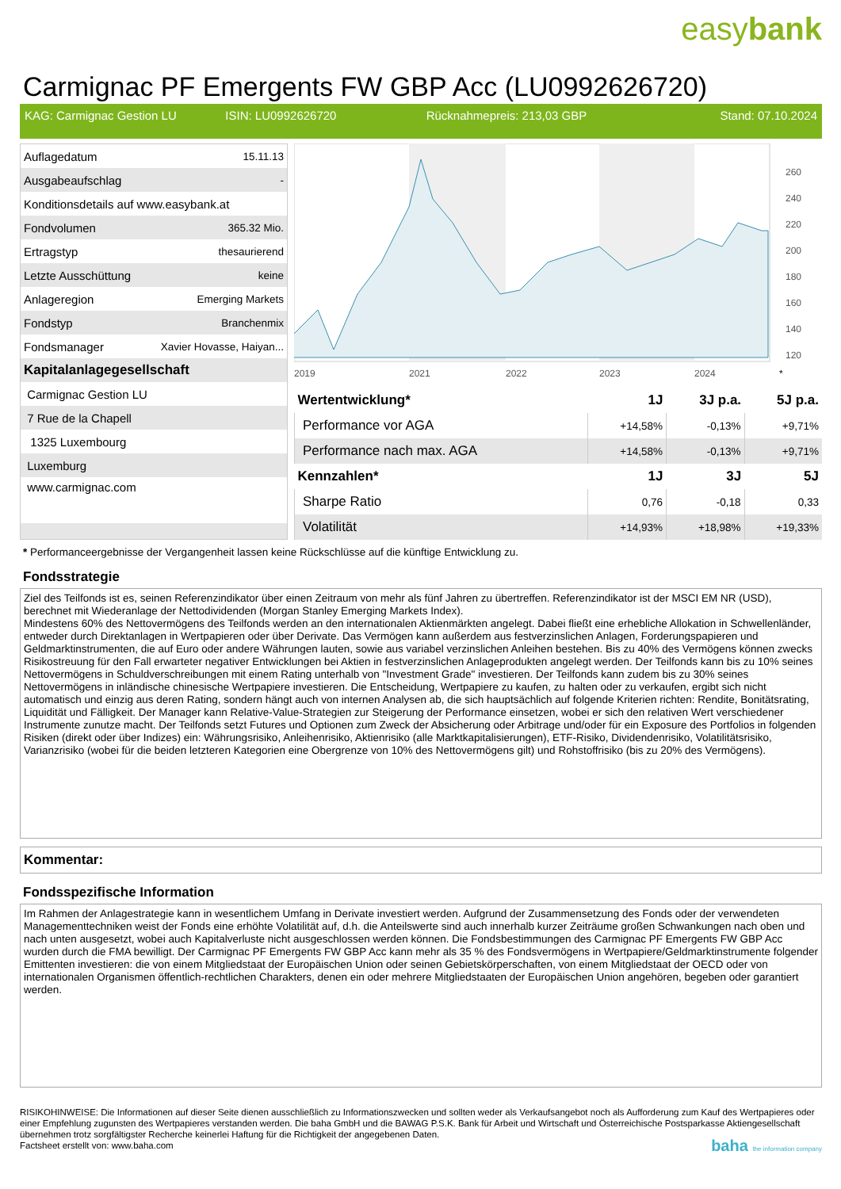easybank
Carmignac PF Emergents FW GBP Acc (LU0992626720)
KAG: Carmignac Gestion LU ISIN: LU0992626720 Rücknahmepreis: 213,03 GBP Stand: 07.10.2024
| Auflagedatum | 15.11.13 |
| Ausgabeaufschlag | - |
| Konditionsdetails auf www.easybank.at | |
| Fondvolumen | 365.32 Mio. |
| Ertragstyp | thesaurierend |
| Letzte Ausschüttung | keine |
| Anlageregion | Emerging Markets |
| Fondstyp | Branchenmix |
| Fondsmanager | Xavier Hovasse, Haiyan... |
| Kapitalanlagegesellschaft | |
| Carmignac Gestion LU | |
| 7 Rue de la Chapell | |
| 1325 Luxembourg | |
| Luxemburg | |
| www.carmignac.com | |
2019
2021
2022
2023
2024
260
240
220
200
180
160
140
120
*
| Wertentwicklung* | 1J | 3J p.a. | 5J p.a. |
| --- | --- | --- | --- |
| Performance vor AGA | +14,58% | -0,13% | +9,71% |
| Performance nach max. AGA | +14,58% | -0,13% | +9,71% |
| Kennzahlen* | 1J | 3J | 5J |
| Sharpe Ratio | 0,76 | -0,18 | 0,33 |
| Volatilität | +14,93% | +18,98% | +19,33% |
* Performanceergebnisse der Vergangenheit lassen keine Rückschlüsse auf die künftige Entwicklung zu.
Fondsstrategie
Ziel des Teilfonds ist es, seinen Referenzindikator über einen Zeitraum von mehr als fünf Jahren zu übertreffen. Referenzindikator ist der MSCI EM NR (USD), berechnet mit Wiederanlage der Nettodividenden (Morgan Stanley Emerging Markets Index).
Mindestens 60% des Nettovermögens des Teilfonds werden an den internationalen Aktienmärkten angelegt. Dabei fließt eine erhebliche Allokation in Schwellenländer, entweder durch Direktanlagen in Wertpapieren oder über Derivate. Das Vermögen kann außerdem aus festverzinslichen Anlagen, Forderungspapieren und Geldmarktinstrumenten, die auf Euro oder andere Währungen lauten, sowie aus variabel verzinslichen Anleihen bestehen. Bis zu 40% des Vermögens können zwecks Risikostreuung für den Fall erwarteter negativer Entwicklungen bei Aktien in festverzinslichen Anlageprodukten angelegt werden. Der Teilfonds kann bis zu 10% seines Nettovermögens in Schuldverschreibungen mit einem Rating unterhalb von "Investment Grade" investieren. Der Teilfonds kann zudem bis zu 30% seines Nettovermögens in inländische chinesische Wertpapiere investieren. Die Entscheidung, Wertpapiere zu kaufen, zu halten oder zu verkaufen, ergibt sich nicht automatisch und einzig aus deren Rating, sondern hängt auch von internen Analysen ab, die sich hauptsächlich auf folgende Kriterien richten: Rendite, Bonitätsrating, Liquidität und Fälligkeit. Der Manager kann Relative-Value-Strategien zur Steigerung der Performance einsetzen, wobei er sich den relativen Wert verschiedener Instrumente zunutze macht. Der Teilfonds setzt Futures und Optionen zum Zweck der Absicherung oder Arbitrage und/oder für ein Exposure des Portfolios in folgenden Risiken (direkt oder über Indizes) ein: Währungsrisiko, Anleihenrisiko, Aktienrisiko (alle Marktkapitalisierungen), ETF-Risiko, Dividendenrisiko, Volatilitätsrisiko, Varianzrisiko (wobei für die beiden letzteren Kategorien eine Obergrenze von 10% des Nettovermögens gilt) und Rohstoffrisiko (bis zu 20% des Vermögens).
Kommentar:
Fondsspezifische Information
Im Rahmen der Anlagestrategie kann in wesentlichem Umfang in Derivate investiert werden. Aufgrund der Zusammensetzung des Fonds oder der verwendeten Managementtechniken weist der Fonds eine erhöhte Volatilität auf, d.h. die Anteilswerte sind auch innerhalb kurzer Zeiträume großen Schwankungen nach oben und nach unten ausgesetzt, wobei auch Kapitalverluste nicht ausgeschlossen werden können. Die Fondsbestimmungen des Carmignac PF Emergents FW GBP Acc wurden durch die FMA bewilligt. Der Carmignac PF Emergents FW GBP Acc kann mehr als 35 % des Fondsvermögens in Wertpapiere/Geldmarktinstrumente folgender Emittenten investieren: die von einem Mitgliedstaat der Europäischen Union oder seinen Gebietskörperschaften, von einem Mitgliedstaat der OECD oder von internationalen Organismen öffentlich-rechtlichen Charakters, denen ein oder mehrere Mitgliedstaaten der Europäischen Union angehören, begeben oder garantiert werden.
RISIKOHINWEISE: Die Informationen auf dieser Seite dienen ausschließlich zu Informationszwecken und sollten weder als Verkaufsangebot noch als Aufforderung zum Kauf des Wertpapieres oder einer Empfehlung zugunsten des Wertpapieres verstanden werden. Die baha GmbH und die BAWAG P.S.K. Bank für Arbeit und Wirtschaft und Österreichische Postsparkasse Aktiengesellschaft übernehmen trotz sorgfältigster Recherche keinerlei Haftung für die Richtigkeit der angegebenen Daten.
Factsheet erstellt von: www.baha.com baha the information company